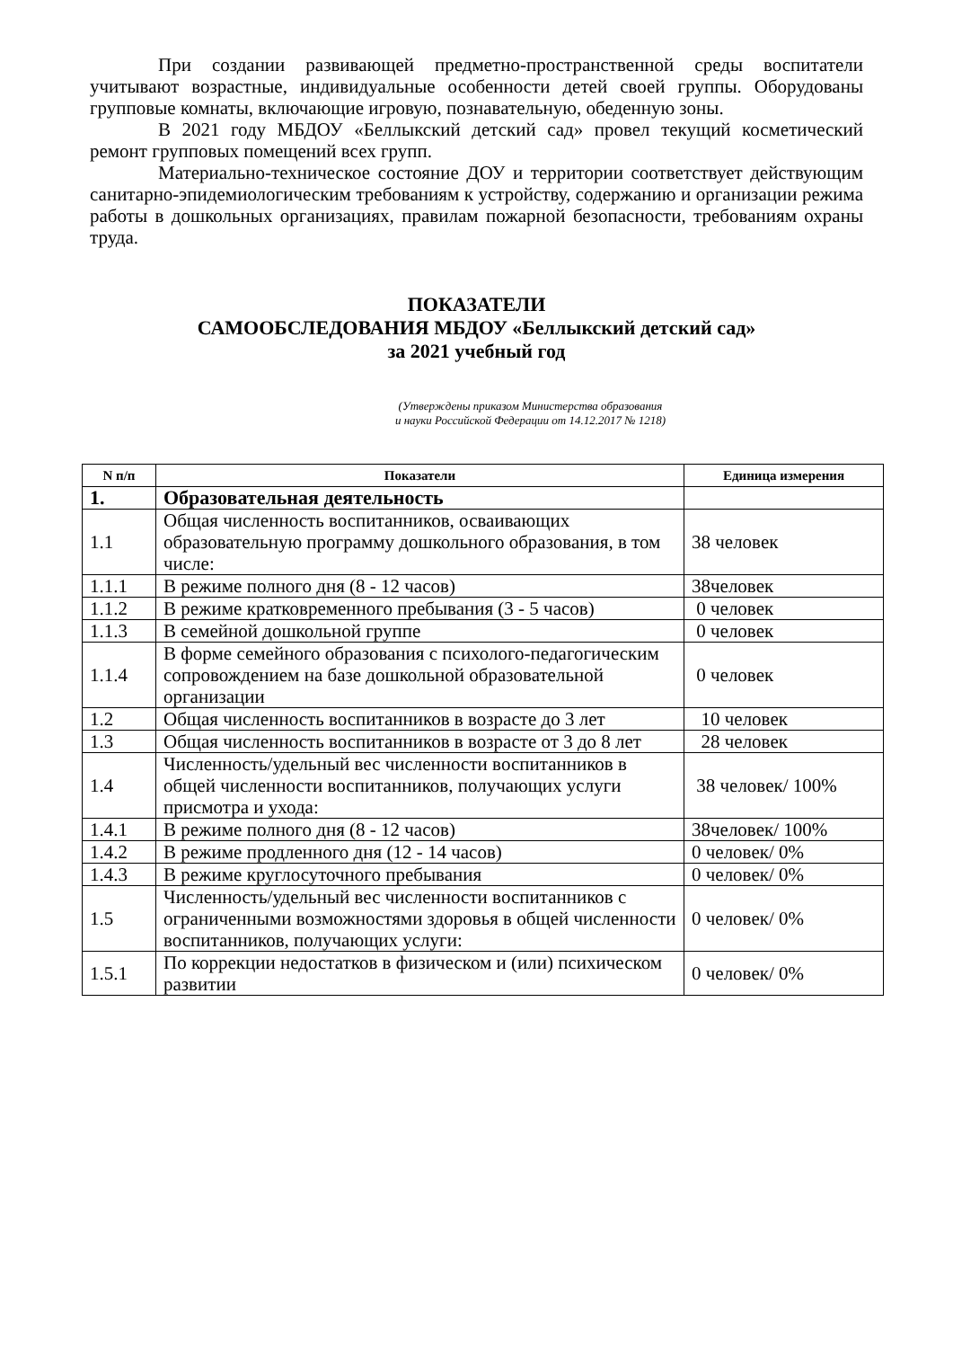При создании развивающей предметно-пространственной среды воспитатели учитывают возрастные, индивидуальные особенности детей своей группы. Оборудованы групповые комнаты, включающие игровую, познавательную, обеденную зоны.
В 2021 году МБДОУ «Беллыкский детский сад» провел текущий косметический ремонт групповых помещений всех групп.
Материально-техническое состояние ДОУ и территории соответствует действующим санитарно-эпидемиологическим требованиям к устройству, содержанию и организации режима работы в дошкольных организациях, правилам пожарной безопасности, требованиям охраны труда.
ПОКАЗАТЕЛИ
САМООБСЛЕДОВАНИЯ МБДОУ «Беллыкский детский сад»
за 2021 учебный год
(Утверждены приказом Министерства образования
и науки Российской Федерации от 14.12.2017 № 1218)
| N п/п | Показатели | Единица измерения |
| --- | --- | --- |
| 1. | Образовательная деятельность | |
| 1.1 | Общая численность воспитанников, осваивающих образовательную программу дошкольного образования, в том числе: | 38 человек |
| 1.1.1 | В режиме полного дня (8 - 12 часов) | 38человек |
| 1.1.2 | В режиме кратковременного пребывания (3 - 5 часов) | 0 человек |
| 1.1.3 | В семейной дошкольной группе | 0 человек |
| 1.1.4 | В форме семейного образования с психолого-педагогическим сопровождением на базе дошкольной образовательной организации | 0 человек |
| 1.2 | Общая численность воспитанников в возрасте до 3 лет | 10 человек |
| 1.3 | Общая численность воспитанников в возрасте от 3 до 8 лет | 28 человек |
| 1.4 | Численность/удельный вес численности воспитанников в общей численности воспитанников, получающих услуги присмотра и ухода: | 38 человек/ 100% |
| 1.4.1 | В режиме полного дня (8 - 12 часов) | 38человек/ 100% |
| 1.4.2 | В режиме продленного дня (12 - 14 часов) | 0 человек/ 0% |
| 1.4.3 | В режиме круглосуточного пребывания | 0 человек/ 0% |
| 1.5 | Численность/удельный вес численности воспитанников с ограниченными возможностями здоровья в общей численности воспитанников, получающих услуги: | 0 человек/ 0% |
| 1.5.1 | По коррекции недостатков в физическом и (или) психическом развитии | 0 человек/ 0% |